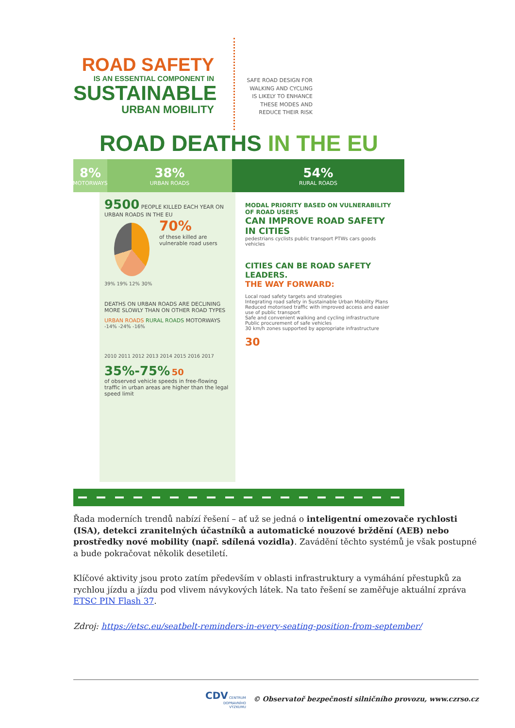ROAD SAFETY
IS AN ESSENTIAL COMPONENT IN
SUSTAINABLE
URBAN MOBILITY
SAFE ROAD DESIGN FOR WALKING AND CYCLING IS LIKELY TO ENHANCE THESE MODES AND REDUCE THEIR RISK
ROAD DEATHS IN THE EU
8%
MOTORWAYS
38%
URBAN ROADS
54%
RURAL ROADS
9500 PEOPLE KILLED EACH YEAR ON URBAN ROADS IN THE EU
70%
of these killed are vulnerable road users
39% 19% 12% 30%
DEATHS ON URBAN ROADS ARE DECLINING MORE SLOWLY THAN ON OTHER ROAD TYPES
URBAN ROADS RURAL ROADS MOTORWAYS
-14% -24% -16%
2010 2011 2012 2013 2014 2015 2016 2017
35%-75% 50
of observed vehicle speeds in free-flowing traffic in urban areas are higher than the legal speed limit
MODAL PRIORITY BASED ON VULNERABILITY OF ROAD USERS
CAN IMPROVE ROAD SAFETY IN CITIES
pedestrians cyclists public transport PTWs cars goods vehicles
CITIES CAN BE ROAD SAFETY LEADERS.
THE WAY FORWARD:
Local road safety targets and strategies
Integrating road safety in Sustainable Urban Mobility Plans
Reduced motorised traffic with improved access and easier use of public transport
Safe and convenient walking and cycling infrastructure
Public procurement of safe vehicles
30 km/h zones supported by appropriate infrastructure
30
Řada moderních trendů nabízí řešení – ať už se jedná o inteligentní omezovače rychlosti (ISA), detekci zranitelných účastníků a automatické nouzové brždění (AEB) nebo prostředky nové mobility (např. sdílená vozidla). Zavádění těchto systémů je však postupné a bude pokračovat několik desetiletí.
Klíčové aktivity jsou proto zatím především v oblasti infrastruktury a vymáhání přestupků za rychlou jízdu a jízdu pod vlivem návykových látek. Na tato řešení se zaměřuje aktuální zpráva ETSC PIN Flash 37.
Zdroj: https://etsc.eu/seatbelt-reminders-in-every-seating-position-from-september/
CDV CENTRUM
DOPRAVNÍHO
VÝZKUMU © Observatoř bezpečnosti silničního provozu, www.czrso.cz